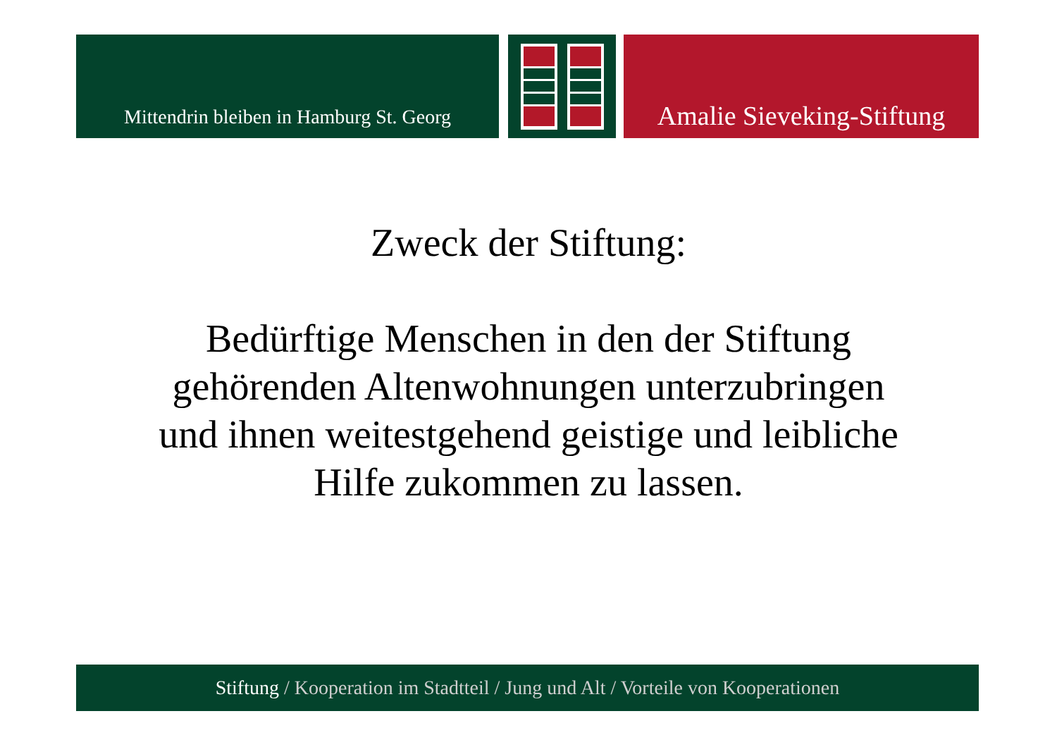Mittendrin bleiben in Hamburg St. Georg
Amalie Sieveking-Stiftung
Zweck der Stiftung:
Bedürftige Menschen in den der Stiftung gehörenden Altenwohnungen unterzubringen und ihnen weitestgehend geistige und leibliche Hilfe zukommen zu lassen.
Stiftung / Kooperation im Stadtteil / Jung und Alt / Vorteile von Kooperationen